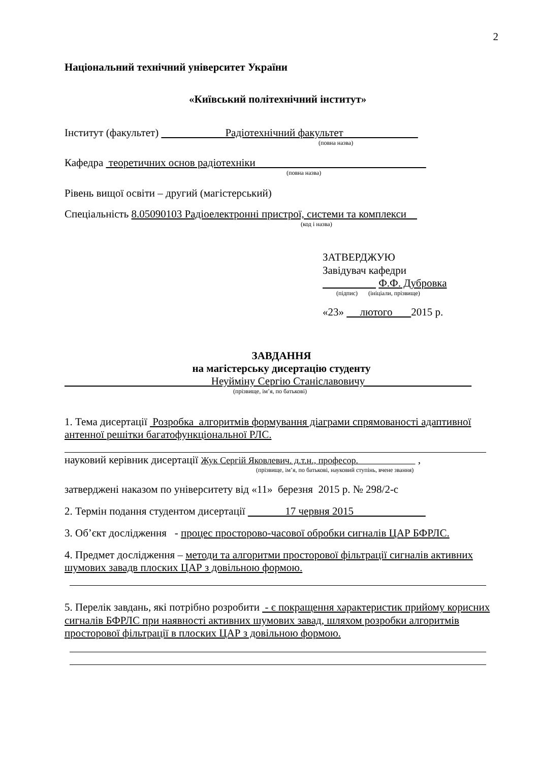2
Національний технічний університет України
«Київський політехнічний інститут»
Інститут (факультет) Радіотехнічний факультет
(повна назва)
Кафедра теоретичних основ радіотехніки
(повна назва)
Рівень вищої освіти – другий (магістерський)
Спеціальність 8.05090103 Радіоелектронні пристрої, системи та комплекси
(код і назва)
ЗАТВЕРДЖУЮ
Завідувач кафедри
Ф.Ф. Дубровка
(підпис) (ініціали, прізвище)
«23» лютого 2015 р.
ЗАВДАННЯ
на магістерську дисертацію студенту
Неуйміну Сергію Станіславовичу
(прізвище, ім’я, по батькові)
1. Тема дисертації Розробка алгоритмів формування діаграми спрямованості адаптивної антенної решітки багатофункціональної РЛС.
науковий керівник дисертації Жук Сергій Яковлевич. д.т.н., професор. ,
(прізвище, ім’я, по батькові, науковий ступінь, вчене звання)
затверджені наказом по університету від «11» березня 2015 р. № 298/2-с
2. Термін подання студентом дисертації 17 червня 2015
3. Об’єкт дослідження - процес просторово-часової обробки сигналів ЦАР БФРЛС.
4. Предмет дослідження – методи та алгоритми просторової фільтрації сигналів активних шумових завадв плоских ЦАР з довільною формою.
5. Перелік завдань, які потрібно розробити - є покращення характеристик прийому корисних сигналів БФРЛС при наявності активних шумових завад, шляхом розробки алгоритмів просторової фільтрації в плоских ЦАР з довільною формою.